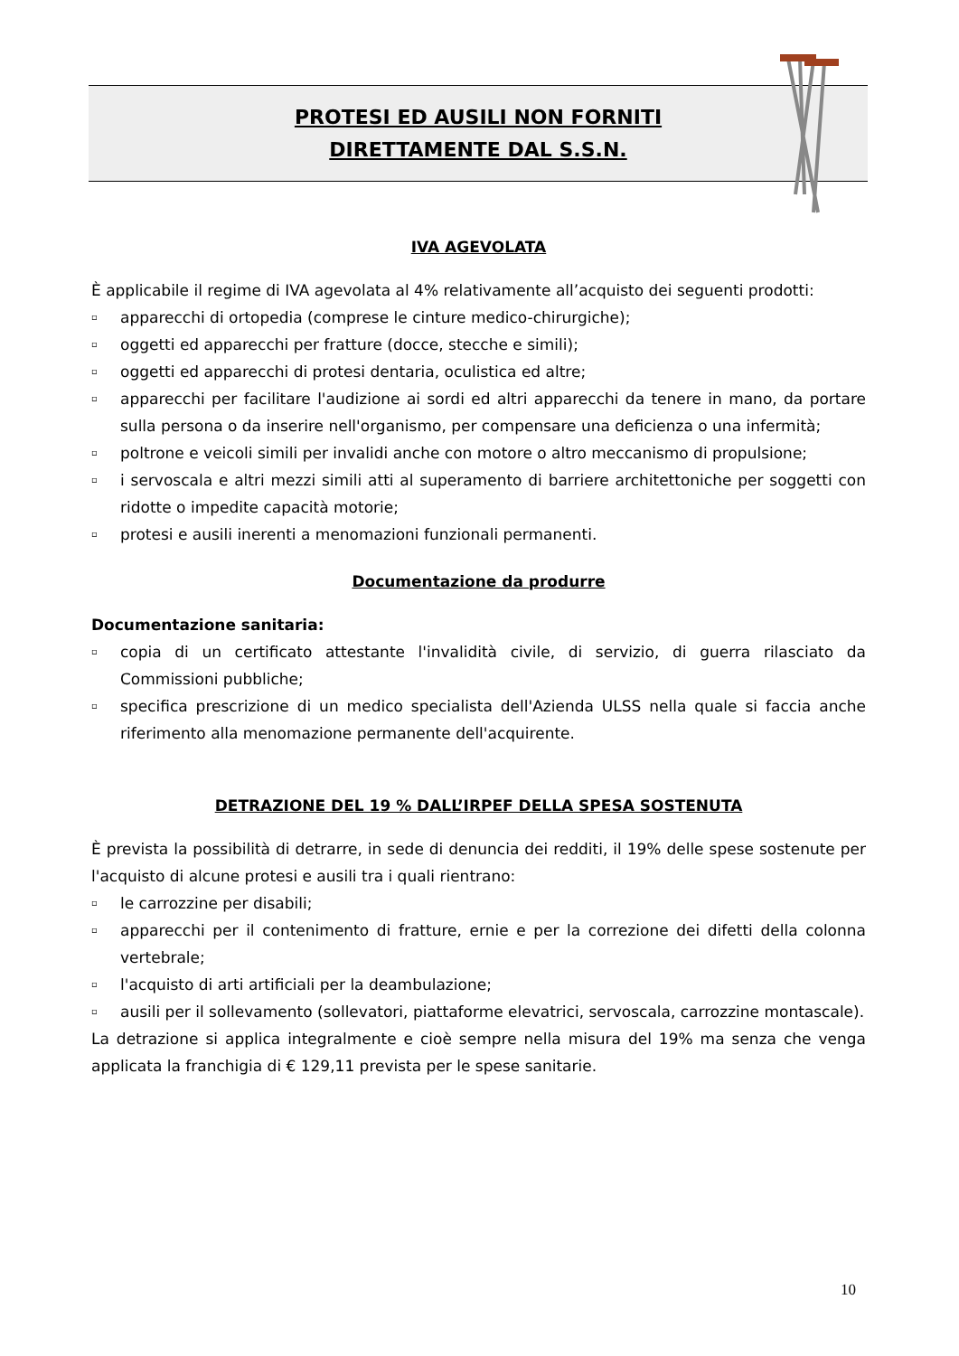PROTESI ED AUSILI NON FORNITI
DIRETTAMENTE DAL S.S.N.
IVA AGEVOLATA
È applicabile il regime di IVA agevolata al 4% relativamente all’acquisto dei seguenti prodotti:
▫ apparecchi di ortopedia (comprese le cinture medico-chirurgiche);
▫ oggetti ed apparecchi per fratture (docce, stecche e simili);
▫ oggetti ed apparecchi di protesi dentaria, oculistica ed altre;
▫ apparecchi per facilitare l'audizione ai sordi ed altri apparecchi da tenere in mano, da portare sulla persona o da inserire nell'organismo, per compensare una deficienza o una infermità;
▫ poltrone e veicoli simili per invalidi anche con motore o altro meccanismo di propulsione;
▫ i servoscala e altri mezzi simili atti al superamento di barriere architettoniche per soggetti con ridotte o impedite capacità motorie;
▫ protesi e ausili inerenti a menomazioni funzionali permanenti.
Documentazione da produrre
Documentazione sanitaria:
▫ copia di un certificato attestante l'invalidità civile, di servizio, di guerra rilasciato da Commissioni pubbliche;
▫ specifica prescrizione di un medico specialista dell'Azienda ULSS nella quale si faccia anche riferimento alla menomazione permanente dell'acquirente.
DETRAZIONE DEL 19 % DALL’IRPEF DELLA SPESA SOSTENUTA
È prevista la possibilità di detrarre, in sede di denuncia dei redditi, il 19% delle spese sostenute per l'acquisto di alcune protesi e ausili tra i quali rientrano:
▫ le carrozzine per disabili;
▫ apparecchi per il contenimento di fratture, ernie e per la correzione dei difetti della colonna vertebrale;
▫ l'acquisto di arti artificiali per la deambulazione;
▫ ausili per il sollevamento (sollevatori, piattaforme elevatrici, servoscala, carrozzine montascale).
La detrazione si applica integralmente e cioè sempre nella misura del 19% ma senza che venga applicata la franchigia di € 129,11 prevista per le spese sanitarie.
10